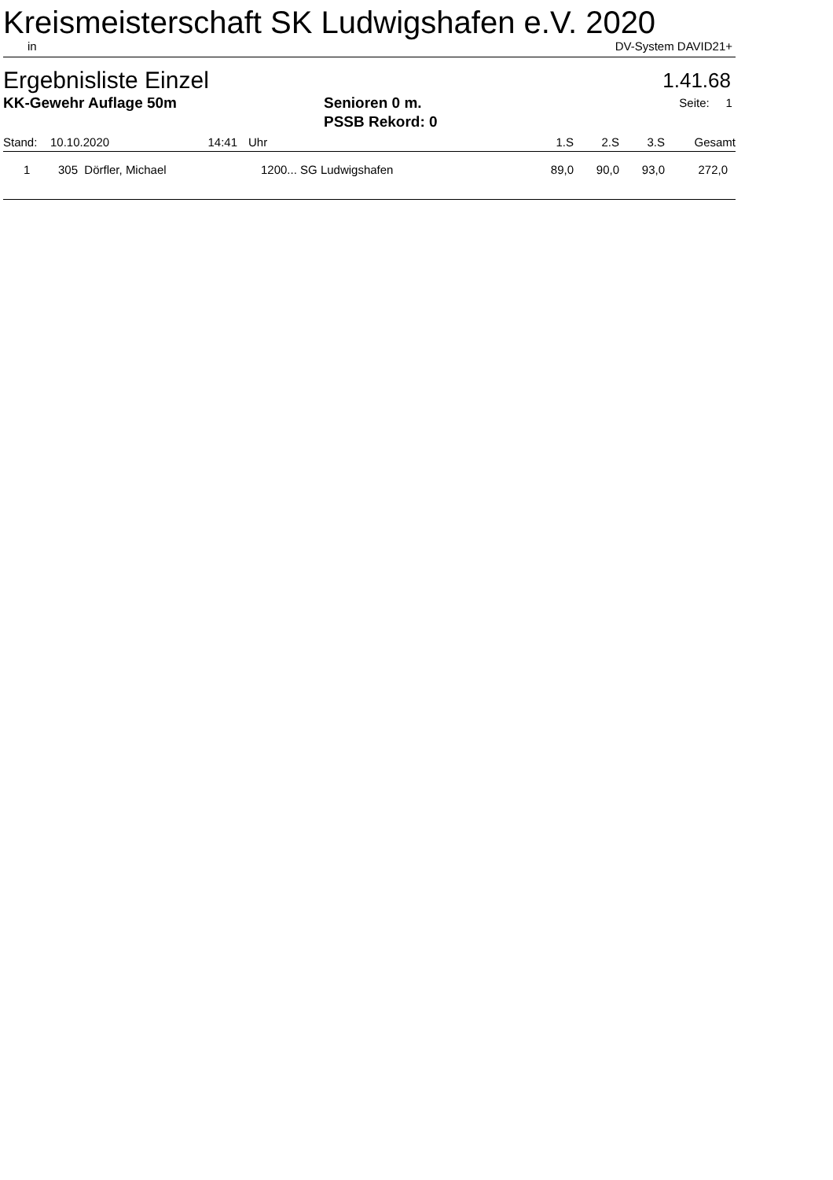Kreismeisterschaft SK Ludwigshafen e.V. 2020
in DV-System DAVID21+
Ergebnisliste Einzel 1.41.68
KK-Gewehr Auflage 50m Senioren 0 m. Seite: 1
PSSB Rekord: 0
| Stand: | 10.10.2020 | 14:41 | Uhr | 1.S | 2.S | 3.S | Gesamt |
| --- | --- | --- | --- | --- | --- | --- | --- |
| 1 | 305 Dörfler, Michael | | 1200... SG Ludwigshafen | 89,0 | 90,0 | 93,0 | 272,0 |